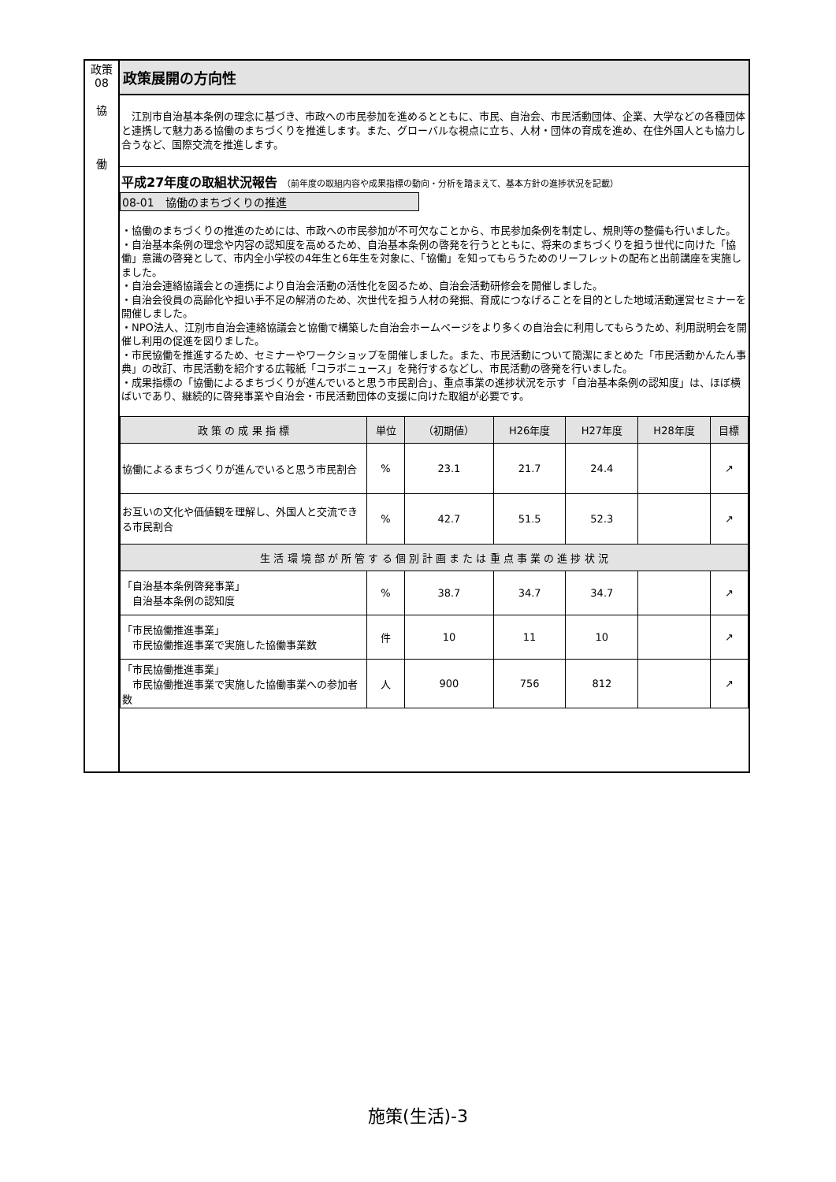政策
08
協
働
政策展開の方向性
　江別市自治基本条例の理念に基づき、市政への市民参加を進めるとともに、市民、自治会、市民活動団体、企業、大学などの各種団体と連携して魅力ある協働のまちづくりを推進します。また、グローバルな視点に立ち、人材・団体の育成を進め、在住外国人とも協力し合うなど、国際交流を推進します。
平成27年度の取組状況報告 （前年度の取組内容や成果指標の動向・分析を踏まえて、基本方針の進捗状況を記載）
08-01　協働のまちづくりの推進
・協働のまちづくりの推進のためには、市政への市民参加が不可欠なことから、市民参加条例を制定し、規則等の整備も行いました。
・自治基本条例の理念や内容の認知度を高めるため、自治基本条例の啓発を行うとともに、将来のまちづくりを担う世代に向けた「協働」意識の啓発として、市内全小学校の4年生と6年生を対象に、「協働」を知ってもらうためのリーフレットの配布と出前講座を実施しました。
・自治会連絡協議会との連携により自治会活動の活性化を図るため、自治会活動研修会を開催しました。
・自治会役員の高齢化や担い手不足の解消のため、次世代を担う人材の発掘、育成につなげることを目的とした地域活動運営セミナーを開催しました。
・NPO法人、江別市自治会連絡協議会と協働で構築した自治会ホームページをより多くの自治会に利用してもらうため、利用説明会を開催し利用の促進を図りました。
・市民協働を推進するため、セミナーやワークショップを開催しました。また、市民活動について簡潔にまとめた「市民活動かんたん事典」の改訂、市民活動を紹介する広報紙「コラボニュース」を発行するなどし、市民活動の啓発を行いました。
・成果指標の「協働によるまちづくりが進んでいると思う市民割合」、重点事業の進捗状況を示す「自治基本条例の認知度」は、ほぼ横ばいであり、継続的に啓発事業や自治会・市民活動団体の支援に向けた取組が必要です。
| 政 策 の 成 果 指 標 | 単位 | （初期値） | H26年度 | H27年度 | H28年度 | 目標 |
| --- | --- | --- | --- | --- | --- | --- |
| 協働によるまちづくりが進んでいると思う市民割合 | % | 23.1 | 21.7 | 24.4 | | ↗ |
| お互いの文化や価値観を理解し、外国人と交流できる市民割合 | % | 42.7 | 51.5 | 52.3 | | ↗ |
| 生 活 環 境 部 が 所 管 す る 個 別 計 画 ま た は 重 点 事 業 の 進 捗 状 況 | | | | | | |
| 「自治基本条例啓発事業」 自治基本条例の認知度 | % | 38.7 | 34.7 | 34.7 | | ↗ |
| 「市民協働推進事業」 市民協働推進事業で実施した協働事業数 | 件 | 10 | 11 | 10 | | ↗ |
| 「市民協働推進事業」 市民協働推進事業で実施した協働事業への参加者数 | 人 | 900 | 756 | 812 | | ↗ |
施策(生活)-3